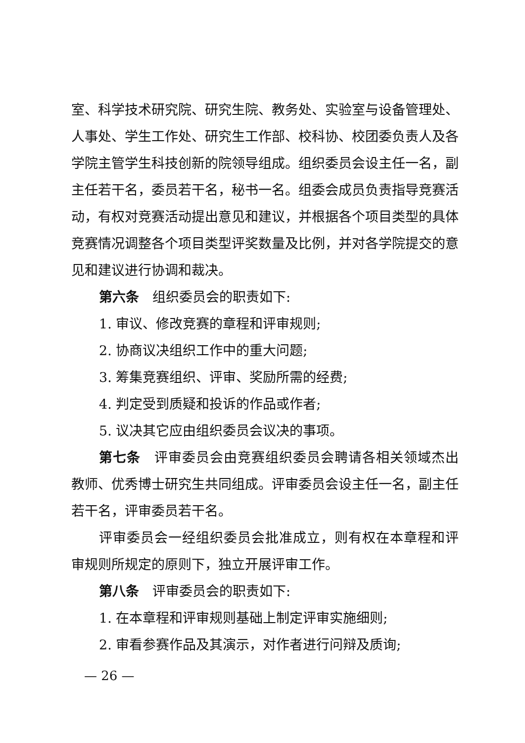室、科学技术研究院、研究生院、教务处、实验室与设备管理处、人事处、学生工作处、研究生工作部、校科协、校团委负责人及各学院主管学生科技创新的院领导组成。组织委员会设主任一名，副主任若干名，委员若干名，秘书一名。组委会成员负责指导竞赛活动，有权对竞赛活动提出意见和建议，并根据各个项目类型的具体竞赛情况调整各个项目类型评奖数量及比例，并对各学院提交的意见和建议进行协调和裁决。
第六条　组织委员会的职责如下:
1. 审议、修改竞赛的章程和评审规则;
2. 协商议决组织工作中的重大问题;
3. 筹集竞赛组织、评审、奖励所需的经费;
4. 判定受到质疑和投诉的作品或作者;
5. 议决其它应由组织委员会议决的事项。
第七条　评审委员会由竞赛组织委员会聘请各相关领域杰出教师、优秀博士研究生共同组成。评审委员会设主任一名，副主任若干名，评审委员若干名。
评审委员会一经组织委员会批准成立，则有权在本章程和评审规则所规定的原则下，独立开展评审工作。
第八条　评审委员会的职责如下:
1. 在本章程和评审规则基础上制定评审实施细则;
2. 审看参赛作品及其演示，对作者进行问辩及质询;
— 26 —